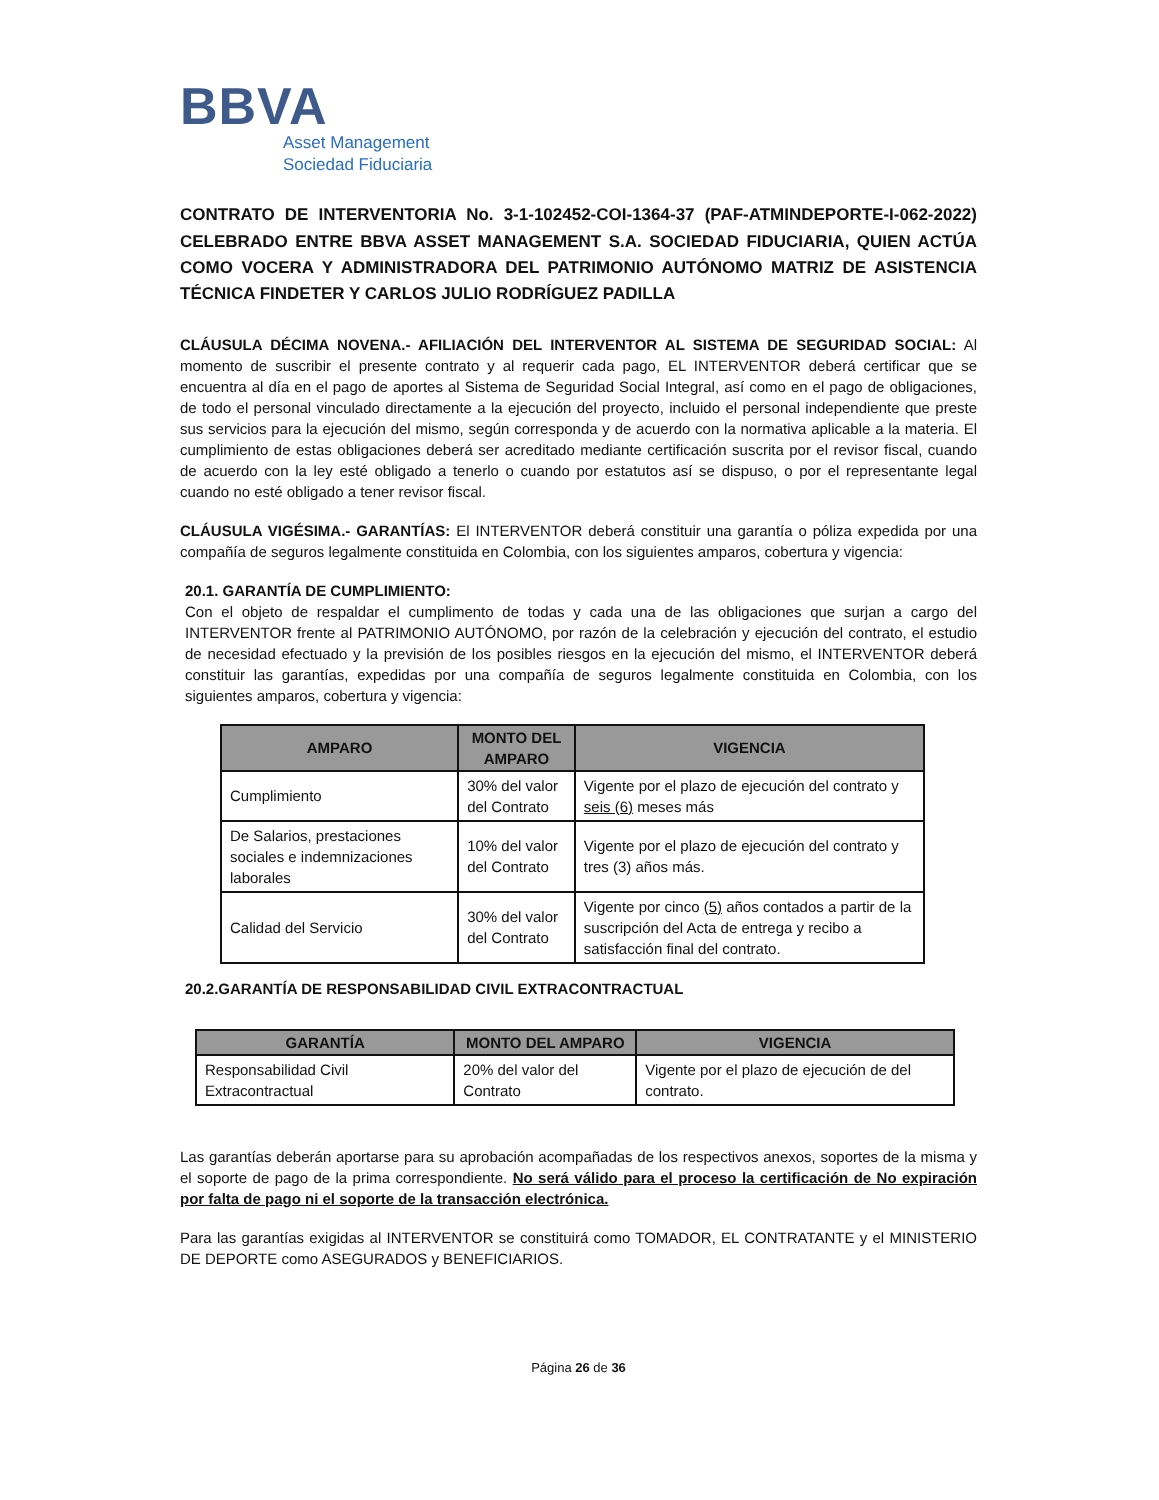BBVA
Asset Management
Sociedad Fiduciaria
CONTRATO DE INTERVENTORIA No. 3-1-102452-COI-1364-37 (PAF-ATMINDEPORTE-I-062-2022) CELEBRADO ENTRE BBVA ASSET MANAGEMENT S.A. SOCIEDAD FIDUCIARIA, QUIEN ACTÚA COMO VOCERA Y ADMINISTRADORA DEL PATRIMONIO AUTÓNOMO MATRIZ DE ASISTENCIA TÉCNICA FINDETER Y CARLOS JULIO RODRÍGUEZ PADILLA
CLÁUSULA DÉCIMA NOVENA.- AFILIACIÓN DEL INTERVENTOR AL SISTEMA DE SEGURIDAD SOCIAL: Al momento de suscribir el presente contrato y al requerir cada pago, EL INTERVENTOR deberá certificar que se encuentra al día en el pago de aportes al Sistema de Seguridad Social Integral, así como en el pago de obligaciones, de todo el personal vinculado directamente a la ejecución del proyecto, incluido el personal independiente que preste sus servicios para la ejecución del mismo, según corresponda y de acuerdo con la normativa aplicable a la materia. El cumplimiento de estas obligaciones deberá ser acreditado mediante certificación suscrita por el revisor fiscal, cuando de acuerdo con la ley esté obligado a tenerlo o cuando por estatutos así se dispuso, o por el representante legal cuando no esté obligado a tener revisor fiscal.
CLÁUSULA VIGÉSIMA.- GARANTÍAS: El INTERVENTOR deberá constituir una garantía o póliza expedida por una compañía de seguros legalmente constituida en Colombia, con los siguientes amparos, cobertura y vigencia:
20.1. GARANTÍA DE CUMPLIMIENTO:
Con el objeto de respaldar el cumplimento de todas y cada una de las obligaciones que surjan a cargo del INTERVENTOR frente al PATRIMONIO AUTÓNOMO, por razón de la celebración y ejecución del contrato, el estudio de necesidad efectuado y la previsión de los posibles riesgos en la ejecución del mismo, el INTERVENTOR deberá constituir las garantías, expedidas por una compañía de seguros legalmente constituida en Colombia, con los siguientes amparos, cobertura y vigencia:
| AMPARO | MONTO DEL AMPARO | VIGENCIA |
| --- | --- | --- |
| Cumplimiento | 30% del valor del Contrato | Vigente por el plazo de ejecución del contrato y seis (6) meses más |
| De Salarios, prestaciones sociales e indemnizaciones laborales | 10% del valor del Contrato | Vigente por el plazo de ejecución del contrato y tres (3) años más. |
| Calidad del Servicio | 30% del valor del Contrato | Vigente por cinco (5) años contados a partir de la suscripción del Acta de entrega y recibo a satisfacción final del contrato. |
20.2.GARANTÍA DE RESPONSABILIDAD CIVIL EXTRACONTRACTUAL
| GARANTÍA | MONTO DEL AMPARO | VIGENCIA |
| --- | --- | --- |
| Responsabilidad Civil Extracontractual | 20% del valor del Contrato | Vigente por el plazo de ejecución de del contrato. |
Las garantías deberán aportarse para su aprobación acompañadas de los respectivos anexos, soportes de la misma y el soporte de pago de la prima correspondiente. No será válido para el proceso la certificación de No expiración por falta de pago ni el soporte de la transacción electrónica.
Para las garantías exigidas al INTERVENTOR se constituirá como TOMADOR, EL CONTRATANTE y el MINISTERIO DE DEPORTE como ASEGURADOS y BENEFICIARIOS.
Página 26 de 36